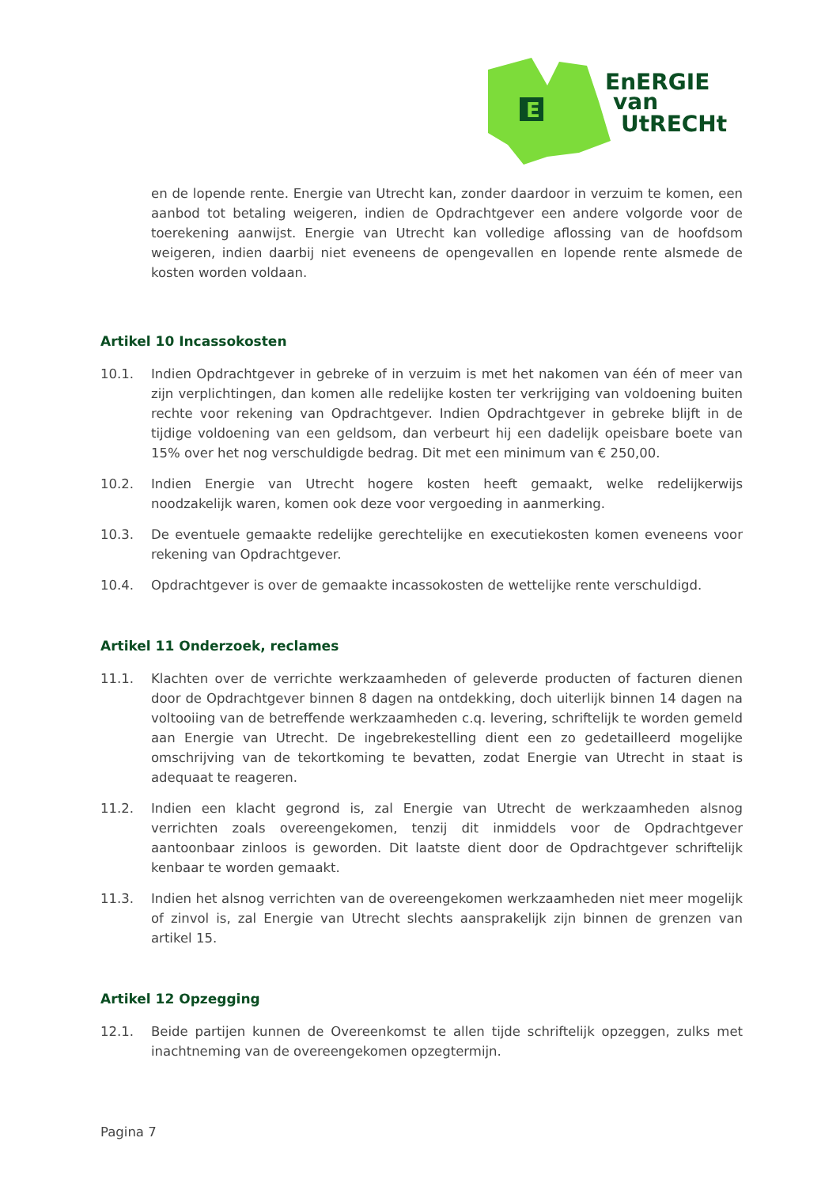E
EnERGIE
van
UtRECHt
en de lopende rente. Energie van Utrecht kan, zonder daardoor in verzuim te komen, een aanbod tot betaling weigeren, indien de Opdrachtgever een andere volgorde voor de toerekening aanwijst. Energie van Utrecht kan volledige aflossing van de hoofdsom weigeren, indien daarbij niet eveneens de opengevallen en lopende rente alsmede de kosten worden voldaan.
Artikel 10 Incassokosten
10.1. Indien Opdrachtgever in gebreke of in verzuim is met het nakomen van één of meer van zijn verplichtingen, dan komen alle redelijke kosten ter verkrijging van voldoening buiten rechte voor rekening van Opdrachtgever. Indien Opdrachtgever in gebreke blijft in de tijdige voldoening van een geldsom, dan verbeurt hij een dadelijk opeisbare boete van 15% over het nog verschuldigde bedrag. Dit met een minimum van € 250,00.
10.2. Indien Energie van Utrecht hogere kosten heeft gemaakt, welke redelijkerwijs noodzakelijk waren, komen ook deze voor vergoeding in aanmerking.
10.3. De eventuele gemaakte redelijke gerechtelijke en executiekosten komen eveneens voor rekening van Opdrachtgever.
10.4. Opdrachtgever is over de gemaakte incassokosten de wettelijke rente verschuldigd.
Artikel 11 Onderzoek, reclames
11.1. Klachten over de verrichte werkzaamheden of geleverde producten of facturen dienen door de Opdrachtgever binnen 8 dagen na ontdekking, doch uiterlijk binnen 14 dagen na voltooiing van de betreffende werkzaamheden c.q. levering, schriftelijk te worden gemeld aan Energie van Utrecht. De ingebrekestelling dient een zo gedetailleerd mogelijke omschrijving van de tekortkoming te bevatten, zodat Energie van Utrecht in staat is adequaat te reageren.
11.2. Indien een klacht gegrond is, zal Energie van Utrecht de werkzaamheden alsnog verrichten zoals overeengekomen, tenzij dit inmiddels voor de Opdrachtgever aantoonbaar zinloos is geworden. Dit laatste dient door de Opdrachtgever schriftelijk kenbaar te worden gemaakt.
11.3. Indien het alsnog verrichten van de overeengekomen werkzaamheden niet meer mogelijk of zinvol is, zal Energie van Utrecht slechts aansprakelijk zijn binnen de grenzen van artikel 15.
Artikel 12 Opzegging
12.1. Beide partijen kunnen de Overeenkomst te allen tijde schriftelijk opzeggen, zulks met inachtneming van de overeengekomen opzegtermijn.
Pagina 7